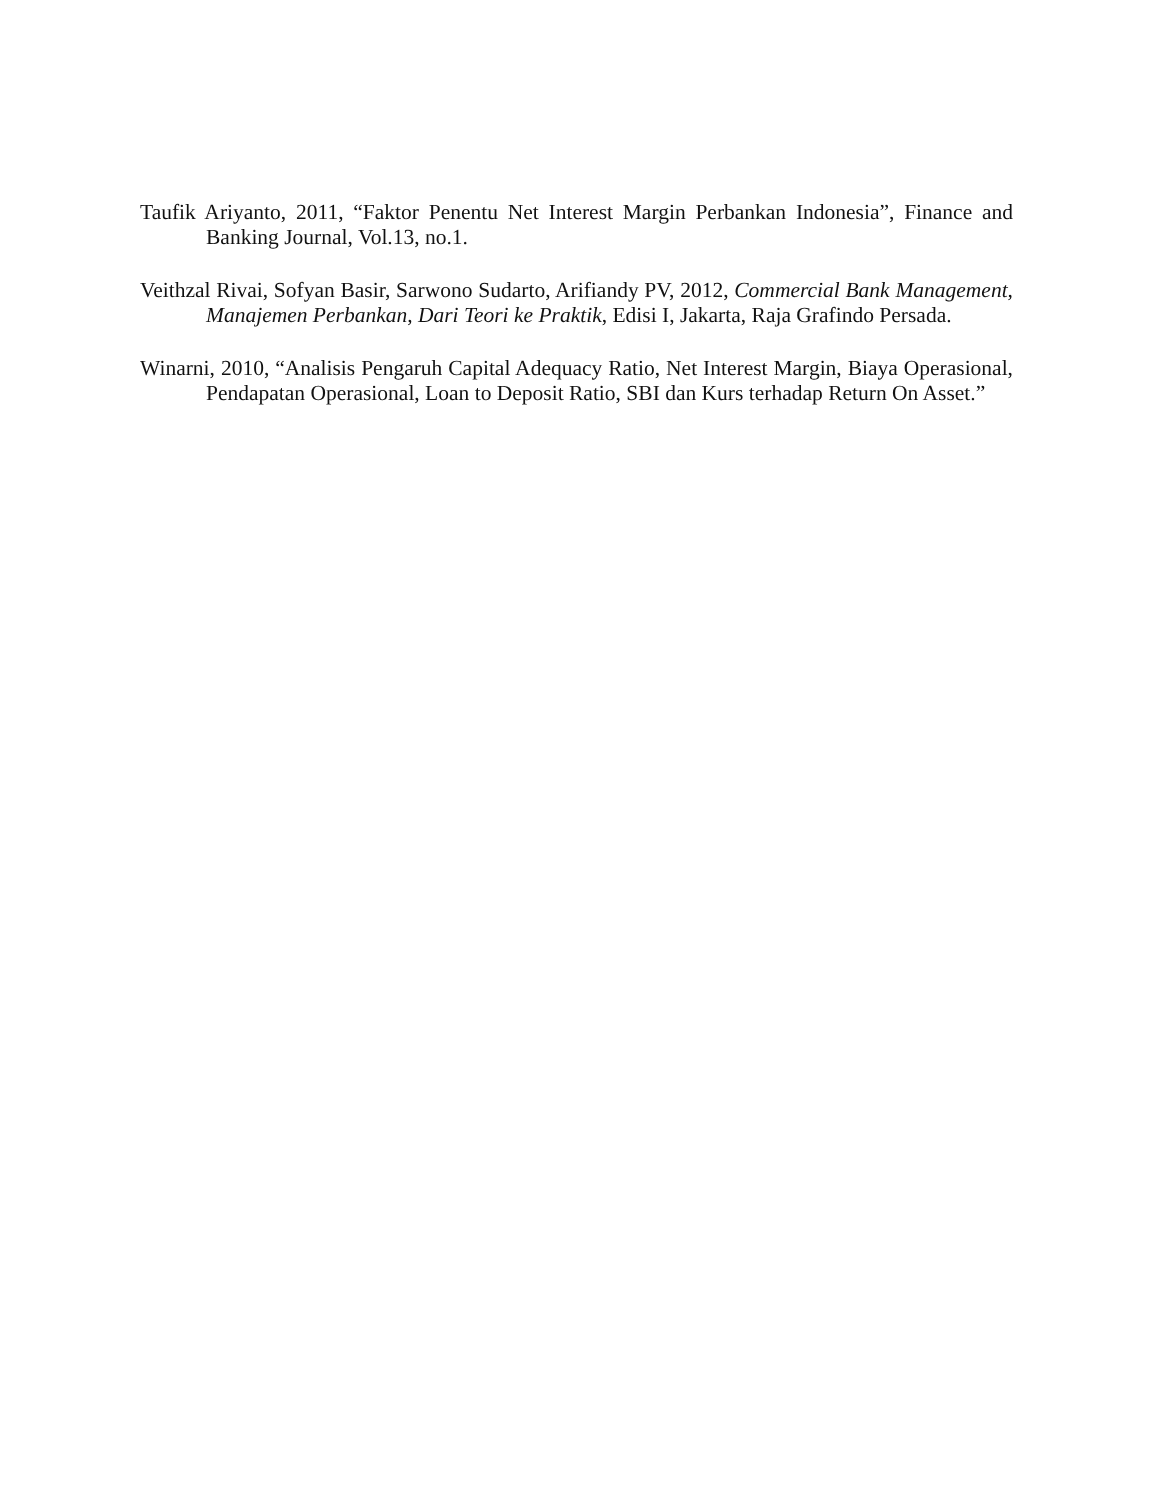Taufik Ariyanto, 2011, “Faktor Penentu Net Interest Margin Perbankan Indonesia”, Finance and Banking Journal, Vol.13, no.1.
Veithzal Rivai, Sofyan Basir, Sarwono Sudarto, Arifiandy PV, 2012, Commercial Bank Management, Manajemen Perbankan, Dari Teori ke Praktik, Edisi I, Jakarta, Raja Grafindo Persada.
Winarni, 2010, “Analisis Pengaruh Capital Adequacy Ratio, Net Interest Margin, Biaya Operasional, Pendapatan Operasional, Loan to Deposit Ratio, SBI dan Kurs terhadap Return On Asset.”